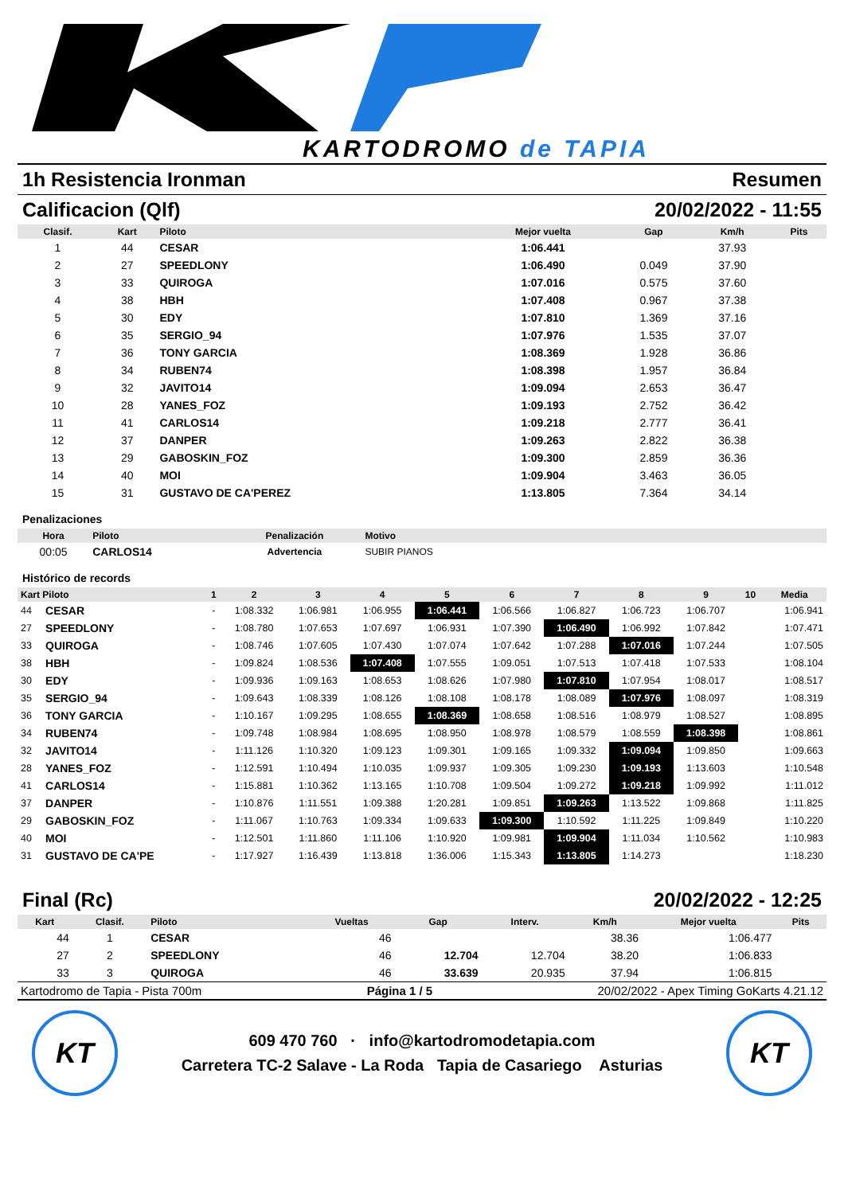KARTODROMO de TAPIA
1h Resistencia Ironman Resumen
Calificacion (Qlf) 20/02/2022 - 11:55
| Clasif. | Kart | Piloto | Mejor vuelta | Gap | Km/h | Pits |
| --- | --- | --- | --- | --- | --- | --- |
| 1 | 44 | CESAR | 1:06.441 | | 37.93 | |
| 2 | 27 | SPEEDLONY | 1:06.490 | 0.049 | 37.90 | |
| 3 | 33 | QUIROGA | 1:07.016 | 0.575 | 37.60 | |
| 4 | 38 | HBH | 1:07.408 | 0.967 | 37.38 | |
| 5 | 30 | EDY | 1:07.810 | 1.369 | 37.16 | |
| 6 | 35 | SERGIO_94 | 1:07.976 | 1.535 | 37.07 | |
| 7 | 36 | TONY GARCIA | 1:08.369 | 1.928 | 36.86 | |
| 8 | 34 | RUBEN74 | 1:08.398 | 1.957 | 36.84 | |
| 9 | 32 | JAVITO14 | 1:09.094 | 2.653 | 36.47 | |
| 10 | 28 | YANES_FOZ | 1:09.193 | 2.752 | 36.42 | |
| 11 | 41 | CARLOS14 | 1:09.218 | 2.777 | 36.41 | |
| 12 | 37 | DANPER | 1:09.263 | 2.822 | 36.38 | |
| 13 | 29 | GABOSKIN_FOZ | 1:09.300 | 2.859 | 36.36 | |
| 14 | 40 | MOI | 1:09.904 | 3.463 | 36.05 | |
| 15 | 31 | GUSTAVO DE CA'PEREZ | 1:13.805 | 7.364 | 34.14 | |
Penalizaciones
| Hora | Piloto | Penalización | Motivo | |
| --- | --- | --- | --- | --- |
| 00:05 | CARLOS14 | Advertencia | SUBIR PIANOS | |
Histórico de records
| Kart Piloto | | 1 | 2 | 3 | 4 | 5 | 6 | 7 | 8 | 9 | 10 | Media |
| --- | --- | --- | --- | --- | --- | --- | --- | --- | --- | --- | --- | --- |
| 44 | CESAR | - | 1:08.332 | 1:06.981 | 1:06.955 | 1:06.441 | 1:06.566 | 1:06.827 | 1:06.723 | 1:06.707 | | 1:06.941 |
| 27 | SPEEDLONY | - | 1:08.780 | 1:07.653 | 1:07.697 | 1:06.931 | 1:07.390 | 1:06.490 | 1:06.992 | 1:07.842 | | 1:07.471 |
| 33 | QUIROGA | - | 1:08.746 | 1:07.605 | 1:07.430 | 1:07.074 | 1:07.642 | 1:07.288 | 1:07.016 | 1:07.244 | | 1:07.505 |
| 38 | HBH | - | 1:09.824 | 1:08.536 | 1:07.408 | 1:07.555 | 1:09.051 | 1:07.513 | 1:07.418 | 1:07.533 | | 1:08.104 |
| 30 | EDY | - | 1:09.936 | 1:09.163 | 1:08.653 | 1:08.626 | 1:07.980 | 1:07.810 | 1:07.954 | 1:08.017 | | 1:08.517 |
| 35 | SERGIO_94 | - | 1:09.643 | 1:08.339 | 1:08.126 | 1:08.108 | 1:08.178 | 1:08.089 | 1:07.976 | 1:08.097 | | 1:08.319 |
| 36 | TONY GARCIA | - | 1:10.167 | 1:09.295 | 1:08.655 | 1:08.369 | 1:08.658 | 1:08.516 | 1:08.979 | 1:08.527 | | 1:08.895 |
| 34 | RUBEN74 | - | 1:09.748 | 1:08.984 | 1:08.695 | 1:08.950 | 1:08.978 | 1:08.579 | 1:08.559 | 1:08.398 | | 1:08.861 |
| 32 | JAVITO14 | - | 1:11.126 | 1:10.320 | 1:09.123 | 1:09.301 | 1:09.165 | 1:09.332 | 1:09.094 | 1:09.850 | | 1:09.663 |
| 28 | YANES_FOZ | - | 1:12.591 | 1:10.494 | 1:10.035 | 1:09.937 | 1:09.305 | 1:09.230 | 1:09.193 | 1:13.603 | | 1:10.548 |
| 41 | CARLOS14 | - | 1:15.881 | 1:10.362 | 1:13.165 | 1:10.708 | 1:09.504 | 1:09.272 | 1:09.218 | 1:09.992 | | 1:11.012 |
| 37 | DANPER | - | 1:10.876 | 1:11.551 | 1:09.388 | 1:20.281 | 1:09.851 | 1:09.263 | 1:13.522 | 1:09.868 | | 1:11.825 |
| 29 | GABOSKIN_FOZ | - | 1:11.067 | 1:10.763 | 1:09.334 | 1:09.633 | 1:09.300 | 1:10.592 | 1:11.225 | 1:09.849 | | 1:10.220 |
| 40 | MOI | - | 1:12.501 | 1:11.860 | 1:11.106 | 1:10.920 | 1:09.981 | 1:09.904 | 1:11.034 | 1:10.562 | | 1:10.983 |
| 31 | GUSTAVO DE CA'PE | - | 1:17.927 | 1:16.439 | 1:13.818 | 1:36.006 | 1:15.343 | 1:13.805 | 1:14.273 | | | 1:18.230 |
Final (Rc) 20/02/2022 - 12:25
| Kart | Clasif. | Piloto | Vueltas | Gap | Interv. | Km/h | Mejor vuelta | Pits |
| --- | --- | --- | --- | --- | --- | --- | --- | --- |
| 44 | 1 | CESAR | 46 | | | 38.36 | 1:06.477 | |
| 27 | 2 | SPEEDLONY | 46 | 12.704 | 12.704 | 38.20 | 1:06.833 | |
| 33 | 3 | QUIROGA | 46 | 33.639 | 20.935 | 37.94 | 1:06.815 | |
Kartodromo de Tapia - Pista 700m Página 1 / 5 20/02/2022 - Apex Timing GoKarts 4.21.12
KT
609 470 760 · info@kartodromodetapia.com
Carretera TC-2 Salave - La Roda Tapia de Casariego Asturias
KT